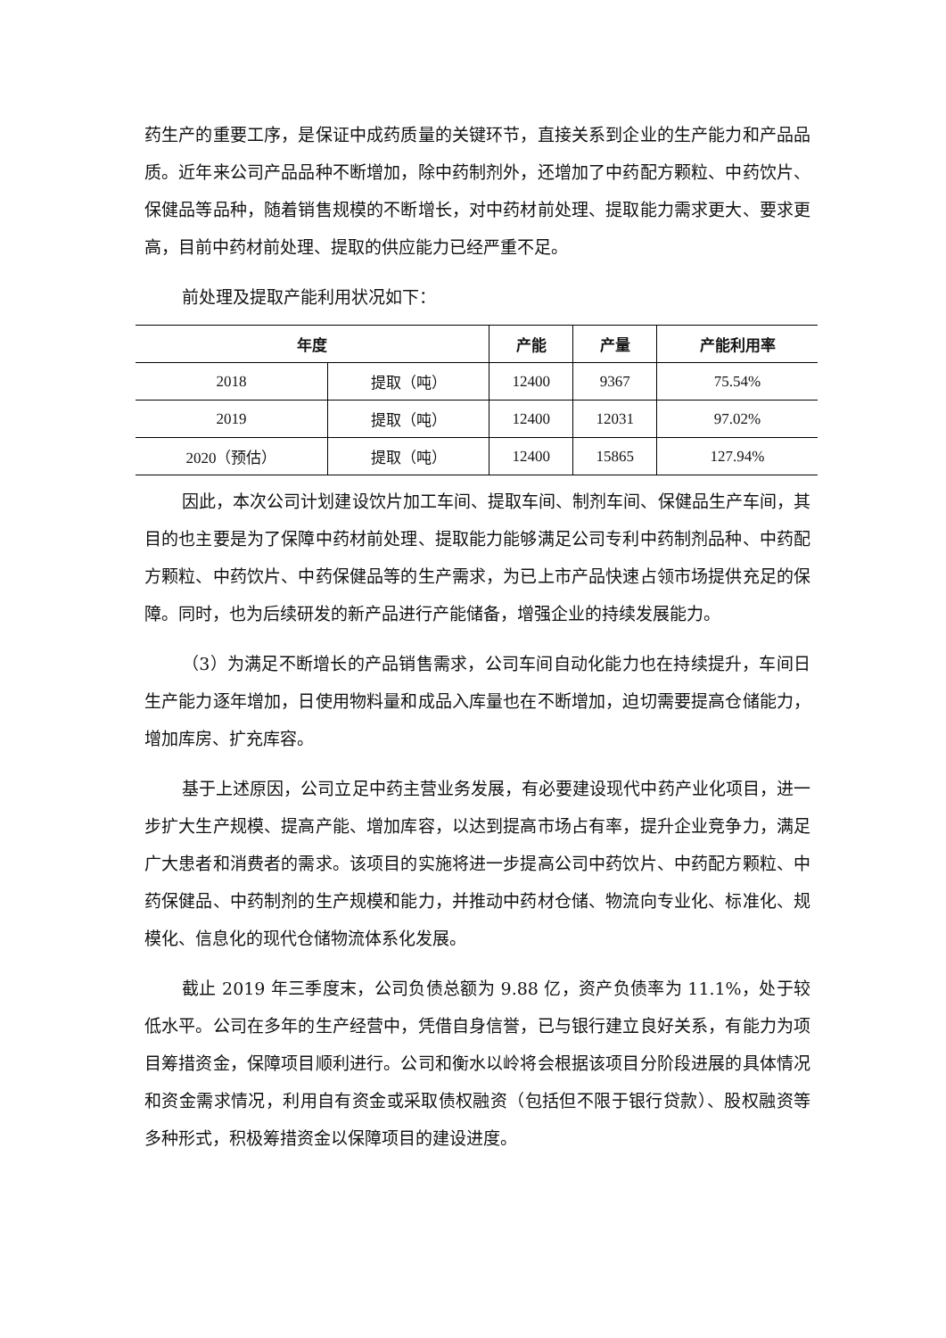药生产的重要工序，是保证中成药质量的关键环节，直接关系到企业的生产能力和产品品质。近年来公司产品品种不断增加，除中药制剂外，还增加了中药配方颗粒、中药饮片、保健品等品种，随着销售规模的不断增长，对中药材前处理、提取能力需求更大、要求更高，目前中药材前处理、提取的供应能力已经严重不足。
前处理及提取产能利用状况如下：
| 年度 | | 产能 | 产量 | 产能利用率 |
| --- | --- | --- | --- | --- |
| 2018 | 提取（吨） | 12400 | 9367 | 75.54% |
| 2019 | 提取（吨） | 12400 | 12031 | 97.02% |
| 2020（预估） | 提取（吨） | 12400 | 15865 | 127.94% |
因此，本次公司计划建设饮片加工车间、提取车间、制剂车间、保健品生产车间，其目的也主要是为了保障中药材前处理、提取能力能够满足公司专利中药制剂品种、中药配方颗粒、中药饮片、中药保健品等的生产需求，为已上市产品快速占领市场提供充足的保障。同时，也为后续研发的新产品进行产能储备，增强企业的持续发展能力。
（3）为满足不断增长的产品销售需求，公司车间自动化能力也在持续提升，车间日生产能力逐年增加，日使用物料量和成品入库量也在不断增加，迫切需要提高仓储能力，增加库房、扩充库容。
基于上述原因，公司立足中药主营业务发展，有必要建设现代中药产业化项目，进一步扩大生产规模、提高产能、增加库容，以达到提高市场占有率，提升企业竞争力，满足广大患者和消费者的需求。该项目的实施将进一步提高公司中药饮片、中药配方颗粒、中药保健品、中药制剂的生产规模和能力，并推动中药材仓储、物流向专业化、标准化、规模化、信息化的现代仓储物流体系化发展。
截止 2019 年三季度末，公司负债总额为 9.88 亿，资产负债率为 11.1%，处于较低水平。公司在多年的生产经营中，凭借自身信誉，已与银行建立良好关系，有能力为项目筹措资金，保障项目顺利进行。公司和衡水以岭将会根据该项目分阶段进展的具体情况和资金需求情况，利用自有资金或采取债权融资（包括但不限于银行贷款）、股权融资等多种形式，积极筹措资金以保障项目的建设进度。